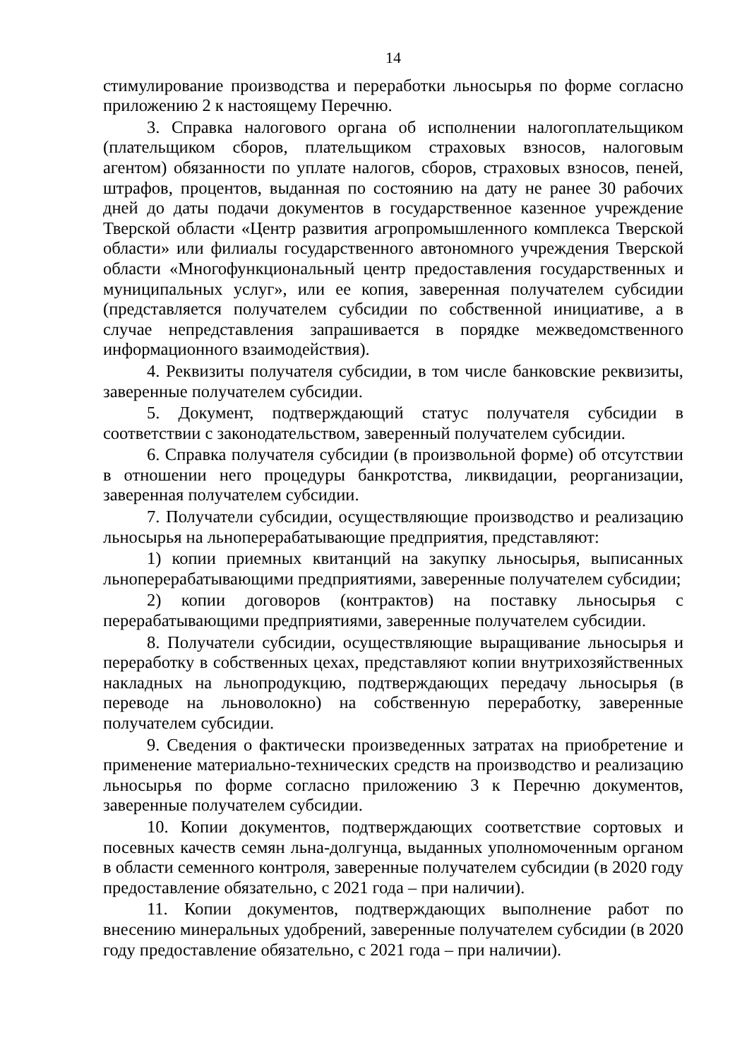14
стимулирование производства и переработки льносырья по форме согласно приложению 2 к настоящему Перечню.
3. Справка налогового органа об исполнении налогоплательщиком (плательщиком сборов, плательщиком страховых взносов, налоговым агентом) обязанности по уплате налогов, сборов, страховых взносов, пеней, штрафов, процентов, выданная по состоянию на дату не ранее 30 рабочих дней до даты подачи документов в государственное казенное учреждение Тверской области «Центр развития агропромышленного комплекса Тверской области» или филиалы государственного автономного учреждения Тверской области «Многофункциональный центр предоставления государственных и муниципальных услуг», или ее копия, заверенная получателем субсидии (представляется получателем субсидии по собственной инициативе, а в случае непредставления запрашивается в порядке межведомственного информационного взаимодействия).
4. Реквизиты получателя субсидии, в том числе банковские реквизиты, заверенные получателем субсидии.
5. Документ, подтверждающий статус получателя субсидии в соответствии с законодательством, заверенный получателем субсидии.
6. Справка получателя субсидии (в произвольной форме) об отсутствии в отношении него процедуры банкротства, ликвидации, реорганизации, заверенная получателем субсидии.
7. Получатели субсидии, осуществляющие производство и реализацию льносырья на льноперерабатывающие предприятия, представляют:
1) копии приемных квитанций на закупку льносырья, выписанных льноперерабатывающими предприятиями, заверенные получателем субсидии;
2) копии договоров (контрактов) на поставку льносырья с перерабатывающими предприятиями, заверенные получателем субсидии.
8. Получатели субсидии, осуществляющие выращивание льносырья и переработку в собственных цехах, представляют копии внутрихозяйственных накладных на льнопродукцию, подтверждающих передачу льносырья (в переводе на льноволокно) на собственную переработку, заверенные получателем субсидии.
9. Сведения о фактически произведенных затратах на приобретение и применение материально-технических средств на производство и реализацию льносырья по форме согласно приложению 3 к Перечню документов, заверенные получателем субсидии.
10. Копии документов, подтверждающих соответствие сортовых и посевных качеств семян льна-долгунца, выданных уполномоченным органом в области семенного контроля, заверенные получателем субсидии (в 2020 году предоставление обязательно, с 2021 года – при наличии).
11. Копии документов, подтверждающих выполнение работ по внесению минеральных удобрений, заверенные получателем субсидии (в 2020 году предоставление обязательно, с 2021 года – при наличии).